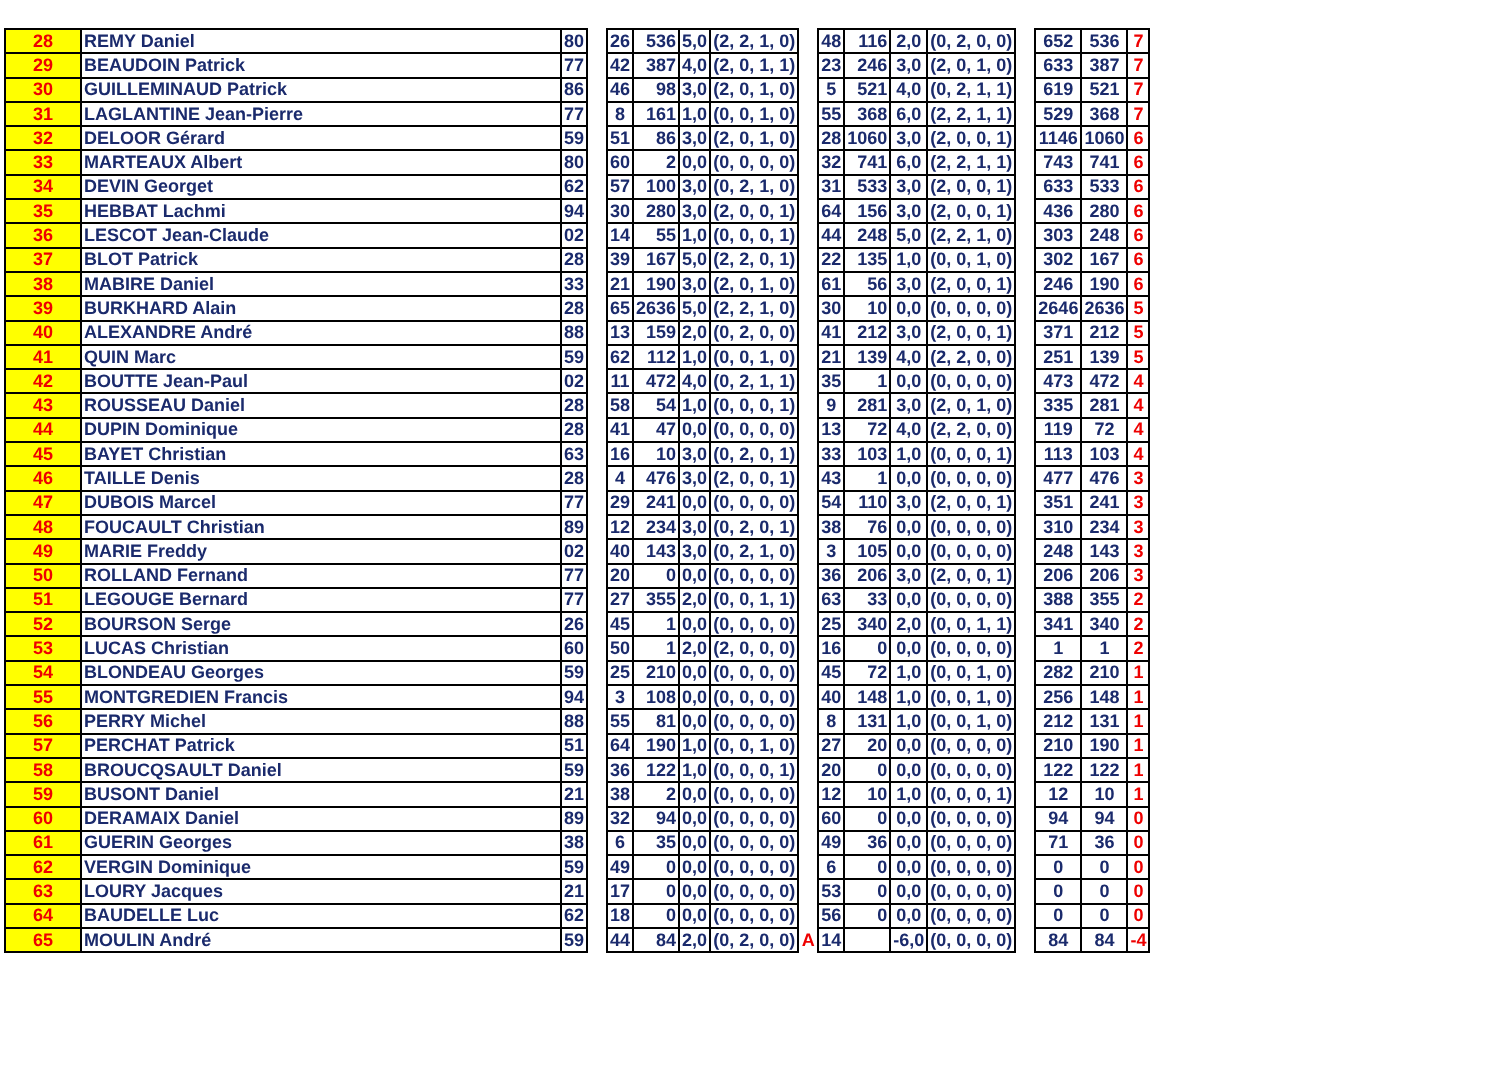| 28 | REMY Daniel | 80 | | 26 | 536 | 5,0 | (2, 2, 1, 0) | | 48 | 116 | 2,0 | (0, 2, 0, 0) | | 652 | 536 | 7 |
| 29 | BEAUDOIN Patrick | 77 | | 42 | 387 | 4,0 | (2, 0, 1, 1) | | 23 | 246 | 3,0 | (2, 0, 1, 0) | | 633 | 387 | 7 |
| 30 | GUILLEMINAUD Patrick | 86 | | 46 | 98 | 3,0 | (2, 0, 1, 0) | | 5 | 521 | 4,0 | (0, 2, 1, 1) | | 619 | 521 | 7 |
| 31 | LAGLANTINE Jean-Pierre | 77 | | 8 | 161 | 1,0 | (0, 0, 1, 0) | | 55 | 368 | 6,0 | (2, 2, 1, 1) | | 529 | 368 | 7 |
| 32 | DELOOR Gérard | 59 | | 51 | 86 | 3,0 | (2, 0, 1, 0) | | 28 | 1060 | 3,0 | (2, 0, 0, 1) | | 1146 | 1060 | 6 |
| 33 | MARTEAUX Albert | 80 | | 60 | 2 | 0,0 | (0, 0, 0, 0) | | 32 | 741 | 6,0 | (2, 2, 1, 1) | | 743 | 741 | 6 |
| 34 | DEVIN Georget | 62 | | 57 | 100 | 3,0 | (0, 2, 1, 0) | | 31 | 533 | 3,0 | (2, 0, 0, 1) | | 633 | 533 | 6 |
| 35 | HEBBAT Lachmi | 94 | | 30 | 280 | 3,0 | (2, 0, 0, 1) | | 64 | 156 | 3,0 | (2, 0, 0, 1) | | 436 | 280 | 6 |
| 36 | LESCOT Jean-Claude | 02 | | 14 | 55 | 1,0 | (0, 0, 0, 1) | | 44 | 248 | 5,0 | (2, 2, 1, 0) | | 303 | 248 | 6 |
| 37 | BLOT Patrick | 28 | | 39 | 167 | 5,0 | (2, 2, 0, 1) | | 22 | 135 | 1,0 | (0, 0, 1, 0) | | 302 | 167 | 6 |
| 38 | MABIRE Daniel | 33 | | 21 | 190 | 3,0 | (2, 0, 1, 0) | | 61 | 56 | 3,0 | (2, 0, 0, 1) | | 246 | 190 | 6 |
| 39 | BURKHARD Alain | 28 | | 65 | 2636 | 5,0 | (2, 2, 1, 0) | | 30 | 10 | 0,0 | (0, 0, 0, 0) | | 2646 | 2636 | 5 |
| 40 | ALEXANDRE André | 88 | | 13 | 159 | 2,0 | (0, 2, 0, 0) | | 41 | 212 | 3,0 | (2, 0, 0, 1) | | 371 | 212 | 5 |
| 41 | QUIN Marc | 59 | | 62 | 112 | 1,0 | (0, 0, 1, 0) | | 21 | 139 | 4,0 | (2, 2, 0, 0) | | 251 | 139 | 5 |
| 42 | BOUTTE Jean-Paul | 02 | | 11 | 472 | 4,0 | (0, 2, 1, 1) | | 35 | 1 | 0,0 | (0, 0, 0, 0) | | 473 | 472 | 4 |
| 43 | ROUSSEAU Daniel | 28 | | 58 | 54 | 1,0 | (0, 0, 0, 1) | | 9 | 281 | 3,0 | (2, 0, 1, 0) | | 335 | 281 | 4 |
| 44 | DUPIN Dominique | 28 | | 41 | 47 | 0,0 | (0, 0, 0, 0) | | 13 | 72 | 4,0 | (2, 2, 0, 0) | | 119 | 72 | 4 |
| 45 | BAYET Christian | 63 | | 16 | 10 | 3,0 | (0, 2, 0, 1) | | 33 | 103 | 1,0 | (0, 0, 0, 1) | | 113 | 103 | 4 |
| 46 | TAILLE Denis | 28 | | 4 | 476 | 3,0 | (2, 0, 0, 1) | | 43 | 1 | 0,0 | (0, 0, 0, 0) | | 477 | 476 | 3 |
| 47 | DUBOIS Marcel | 77 | | 29 | 241 | 0,0 | (0, 0, 0, 0) | | 54 | 110 | 3,0 | (2, 0, 0, 1) | | 351 | 241 | 3 |
| 48 | FOUCAULT Christian | 89 | | 12 | 234 | 3,0 | (0, 2, 0, 1) | | 38 | 76 | 0,0 | (0, 0, 0, 0) | | 310 | 234 | 3 |
| 49 | MARIE Freddy | 02 | | 40 | 143 | 3,0 | (0, 2, 1, 0) | | 3 | 105 | 0,0 | (0, 0, 0, 0) | | 248 | 143 | 3 |
| 50 | ROLLAND Fernand | 77 | | 20 | 0 | 0,0 | (0, 0, 0, 0) | | 36 | 206 | 3,0 | (2, 0, 0, 1) | | 206 | 206 | 3 |
| 51 | LEGOUGE Bernard | 77 | | 27 | 355 | 2,0 | (0, 0, 1, 1) | | 63 | 33 | 0,0 | (0, 0, 0, 0) | | 388 | 355 | 2 |
| 52 | BOURSON Serge | 26 | | 45 | 1 | 0,0 | (0, 0, 0, 0) | | 25 | 340 | 2,0 | (0, 0, 1, 1) | | 341 | 340 | 2 |
| 53 | LUCAS Christian | 60 | | 50 | 1 | 2,0 | (2, 0, 0, 0) | | 16 | 0 | 0,0 | (0, 0, 0, 0) | | 1 | 1 | 2 |
| 54 | BLONDEAU Georges | 59 | | 25 | 210 | 0,0 | (0, 0, 0, 0) | | 45 | 72 | 1,0 | (0, 0, 1, 0) | | 282 | 210 | 1 |
| 55 | MONTGREDIEN Francis | 94 | | 3 | 108 | 0,0 | (0, 0, 0, 0) | | 40 | 148 | 1,0 | (0, 0, 1, 0) | | 256 | 148 | 1 |
| 56 | PERRY Michel | 88 | | 55 | 81 | 0,0 | (0, 0, 0, 0) | | 8 | 131 | 1,0 | (0, 0, 1, 0) | | 212 | 131 | 1 |
| 57 | PERCHAT Patrick | 51 | | 64 | 190 | 1,0 | (0, 0, 1, 0) | | 27 | 20 | 0,0 | (0, 0, 0, 0) | | 210 | 190 | 1 |
| 58 | BROUCQSAULT Daniel | 59 | | 36 | 122 | 1,0 | (0, 0, 0, 1) | | 20 | 0 | 0,0 | (0, 0, 0, 0) | | 122 | 122 | 1 |
| 59 | BUSONT Daniel | 21 | | 38 | 2 | 0,0 | (0, 0, 0, 0) | | 12 | 10 | 1,0 | (0, 0, 0, 1) | | 12 | 10 | 1 |
| 60 | DERAMAIX Daniel | 89 | | 32 | 94 | 0,0 | (0, 0, 0, 0) | | 60 | 0 | 0,0 | (0, 0, 0, 0) | | 94 | 94 | 0 |
| 61 | GUERIN Georges | 38 | | 6 | 35 | 0,0 | (0, 0, 0, 0) | | 49 | 36 | 0,0 | (0, 0, 0, 0) | | 71 | 36 | 0 |
| 62 | VERGIN Dominique | 59 | | 49 | 0 | 0,0 | (0, 0, 0, 0) | | 6 | 0 | 0,0 | (0, 0, 0, 0) | | 0 | 0 | 0 |
| 63 | LOURY Jacques | 21 | | 17 | 0 | 0,0 | (0, 0, 0, 0) | | 53 | 0 | 0,0 | (0, 0, 0, 0) | | 0 | 0 | 0 |
| 64 | BAUDELLE Luc | 62 | | 18 | 0 | 0,0 | (0, 0, 0, 0) | | 56 | 0 | 0,0 | (0, 0, 0, 0) | | 0 | 0 | 0 |
| 65 | MOULIN André | 59 | | 44 | 84 | 2,0 | (0, 2, 0, 0) | A | 14 | | -6,0 | (0, 0, 0, 0) | | 84 | 84 | -4 |